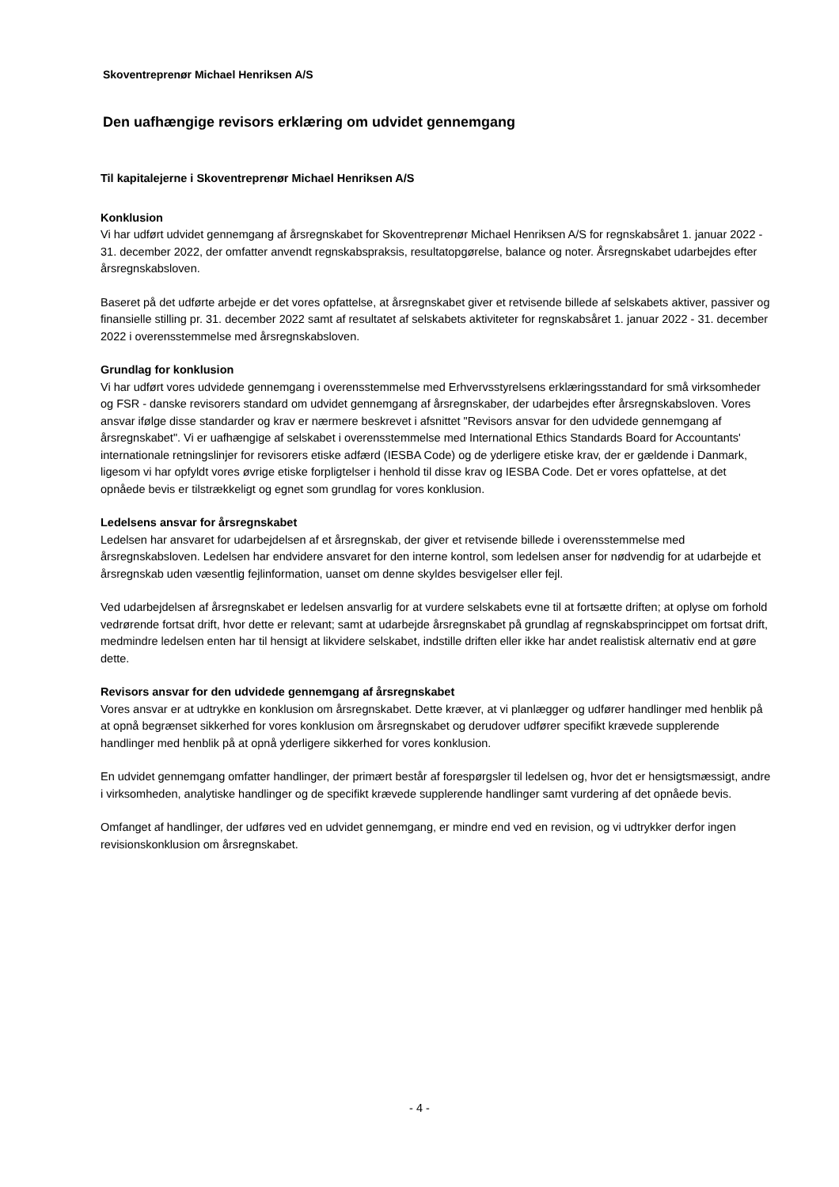Skoventreprenør Michael Henriksen A/S
Den uafhængige revisors erklæring om udvidet gennemgang
Til kapitalejerne i Skoventreprenør Michael Henriksen A/S
Konklusion
Vi har udført udvidet gennemgang af årsregnskabet for Skoventreprenør Michael Henriksen A/S for regnskabsåret 1. januar 2022 - 31. december 2022, der omfatter anvendt regnskabspraksis, resultatopgørelse, balance og noter. Årsregnskabet udarbejdes efter årsregnskabsloven.
Baseret på det udførte arbejde er det vores opfattelse, at årsregnskabet giver et retvisende billede af selskabets aktiver, passiver og finansielle stilling pr. 31. december 2022 samt af resultatet af selskabets aktiviteter for regnskabsåret 1. januar 2022 - 31. december 2022 i overensstemmelse med årsregnskabsloven.
Grundlag for konklusion
Vi har udført vores udvidede gennemgang i overensstemmelse med Erhvervsstyrelsens erklæringsstandard for små virksomheder og FSR - danske revisorers standard om udvidet gennemgang af årsregnskaber, der udarbejdes efter årsregnskabsloven. Vores ansvar ifølge disse standarder og krav er nærmere beskrevet i afsnittet "Revisors ansvar for den udvidede gennemgang af årsregnskabet". Vi er uafhængige af selskabet i overensstemmelse med International Ethics Standards Board for Accountants' internationale retningslinjer for revisorers etiske adfærd (IESBA Code) og de yderligere etiske krav, der er gældende i Danmark, ligesom vi har opfyldt vores øvrige etiske forpligtelser i henhold til disse krav og IESBA Code. Det er vores opfattelse, at det opnåede bevis er tilstrækkeligt og egnet som grundlag for vores konklusion.
Ledelsens ansvar for årsregnskabet
Ledelsen har ansvaret for udarbejdelsen af et årsregnskab, der giver et retvisende billede i overensstemmelse med årsregnskabsloven. Ledelsen har endvidere ansvaret for den interne kontrol, som ledelsen anser for nødvendig for at udarbejde et årsregnskab uden væsentlig fejlinformation, uanset om denne skyldes besvigelser eller fejl.
Ved udarbejdelsen af årsregnskabet er ledelsen ansvarlig for at vurdere selskabets evne til at fortsætte driften; at oplyse om forhold vedrørende fortsat drift, hvor dette er relevant; samt at udarbejde årsregnskabet på grundlag af regnskabsprincippet om fortsat drift, medmindre ledelsen enten har til hensigt at likvidere selskabet, indstille driften eller ikke har andet realistisk alternativ end at gøre dette.
Revisors ansvar for den udvidede gennemgang af årsregnskabet
Vores ansvar er at udtrykke en konklusion om årsregnskabet. Dette kræver, at vi planlægger og udfører handlinger med henblik på at opnå begrænset sikkerhed for vores konklusion om årsregnskabet og derudover udfører specifikt krævede supplerende handlinger med henblik på at opnå yderligere sikkerhed for vores konklusion.
En udvidet gennemgang omfatter handlinger, der primært består af forespørgsler til ledelsen og, hvor det er hensigtsmæssigt, andre i virksomheden, analytiske handlinger og de specifikt krævede supplerende handlinger samt vurdering af det opnåede bevis.
Omfanget af handlinger, der udføres ved en udvidet gennemgang, er mindre end ved en revision, og vi udtrykker derfor ingen revisionskonklusion om årsregnskabet.
- 4 -